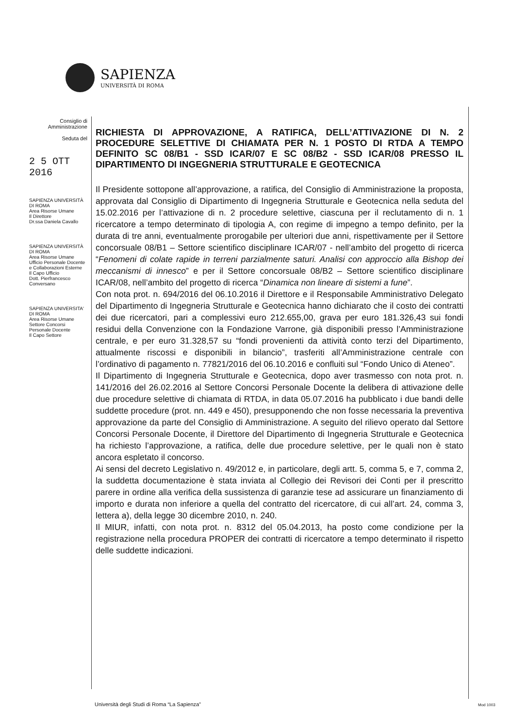SAPIENZA
UNIVERSITÀ DI ROMA
Consiglio di
Amministrazione
Seduta del
2 5 OTT 2016
SAPIENZA UNIVERSITÀ DI ROMA
Area Risorse Umane
Il Direttore
Dr.ssa Daniela Cavallo
SAPIENZA UNIVERSITÀ DI ROMA
Area Risorse Umane
Ufficio Personale Docente e Collaborazioni Esterne
Il Capo Ufficio
Dott. Pierfrancesco Conversano
SAPIENZA UNIVERSITA' DI ROMA
Area Risorse Umane
Settore Concorsi Personale Docente
Il Capo Settore
RICHIESTA DI APPROVAZIONE, A RATIFICA, DELL’ATTIVAZIONE DI N. 2 PROCEDURE SELETTIVE DI CHIAMATA PER N. 1 POSTO DI RTDA A TEMPO DEFINITO SC 08/B1 - SSD ICAR/07 E SC 08/B2 - SSD ICAR/08 PRESSO IL DIPARTIMENTO DI INGEGNERIA STRUTTURALE E GEOTECNICA
Il Presidente sottopone all’approvazione, a ratifica, del Consiglio di Amministrazione la proposta, approvata dal Consiglio di Dipartimento di Ingegneria Strutturale e Geotecnica nella seduta del 15.02.2016 per l’attivazione di n. 2 procedure selettive, ciascuna per il reclutamento di n. 1 ricercatore a tempo determinato di tipologia A, con regime di impegno a tempo definito, per la durata di tre anni, eventualmente prorogabile per ulteriori due anni, rispettivamente per il Settore concorsuale 08/B1 – Settore scientifico disciplinare ICAR/07 - nell’ambito del progetto di ricerca “Fenomeni di colate rapide in terreni parzialmente saturi. Analisi con approccio alla Bishop dei meccanismi di innesco” e per il Settore concorsuale 08/B2 – Settore scientifico disciplinare ICAR/08, nell’ambito del progetto di ricerca “Dinamica non lineare di sistemi a fune”.
Con nota prot. n. 694/2016 del 06.10.2016 il Direttore e il Responsabile Amministrativo Delegato del Dipartimento di Ingegneria Strutturale e Geotecnica hanno dichiarato che il costo dei contratti dei due ricercatori, pari a complessivi euro 212.655,00, grava per euro 181.326,43 sui fondi residui della Convenzione con la Fondazione Varrone, già disponibili presso l’Amministrazione centrale, e per euro 31.328,57 su “fondi provenienti da attività conto terzi del Dipartimento, attualmente riscossi e disponibili in bilancio”, trasferiti all’Amministrazione centrale con l’ordinativo di pagamento n. 77821/2016 del 06.10.2016 e confluiti sul “Fondo Unico di Ateneo”.
Il Dipartimento di Ingegneria Strutturale e Geotecnica, dopo aver trasmesso con nota prot. n. 141/2016 del 26.02.2016 al Settore Concorsi Personale Docente la delibera di attivazione delle due procedure selettive di chiamata di RTDA, in data 05.07.2016 ha pubblicato i due bandi delle suddette procedure (prot. nn. 449 e 450), presupponendo che non fosse necessaria la preventiva approvazione da parte del Consiglio di Amministrazione. A seguito del rilievo operato dal Settore Concorsi Personale Docente, il Direttore del Dipartimento di Ingegneria Strutturale e Geotecnica ha richiesto l’approvazione, a ratifica, delle due procedure selettive, per le quali non è stato ancora espletato il concorso.
Ai sensi del decreto Legislativo n. 49/2012 e, in particolare, degli artt. 5, comma 5, e 7, comma 2, la suddetta documentazione è stata inviata al Collegio dei Revisori dei Conti per il prescritto parere in ordine alla verifica della sussistenza di garanzie tese ad assicurare un finanziamento di importo e durata non inferiore a quella del contratto del ricercatore, di cui all’art. 24, comma 3, lettera a), della legge 30 dicembre 2010, n. 240.
Il MIUR, infatti, con nota prot. n. 8312 del 05.04.2013, ha posto come condizione per la registrazione nella procedura PROPER dei contratti di ricercatore a tempo determinato il rispetto delle suddette indicazioni.
Università degli Studi di Roma “La Sapienza”
Mod 1003